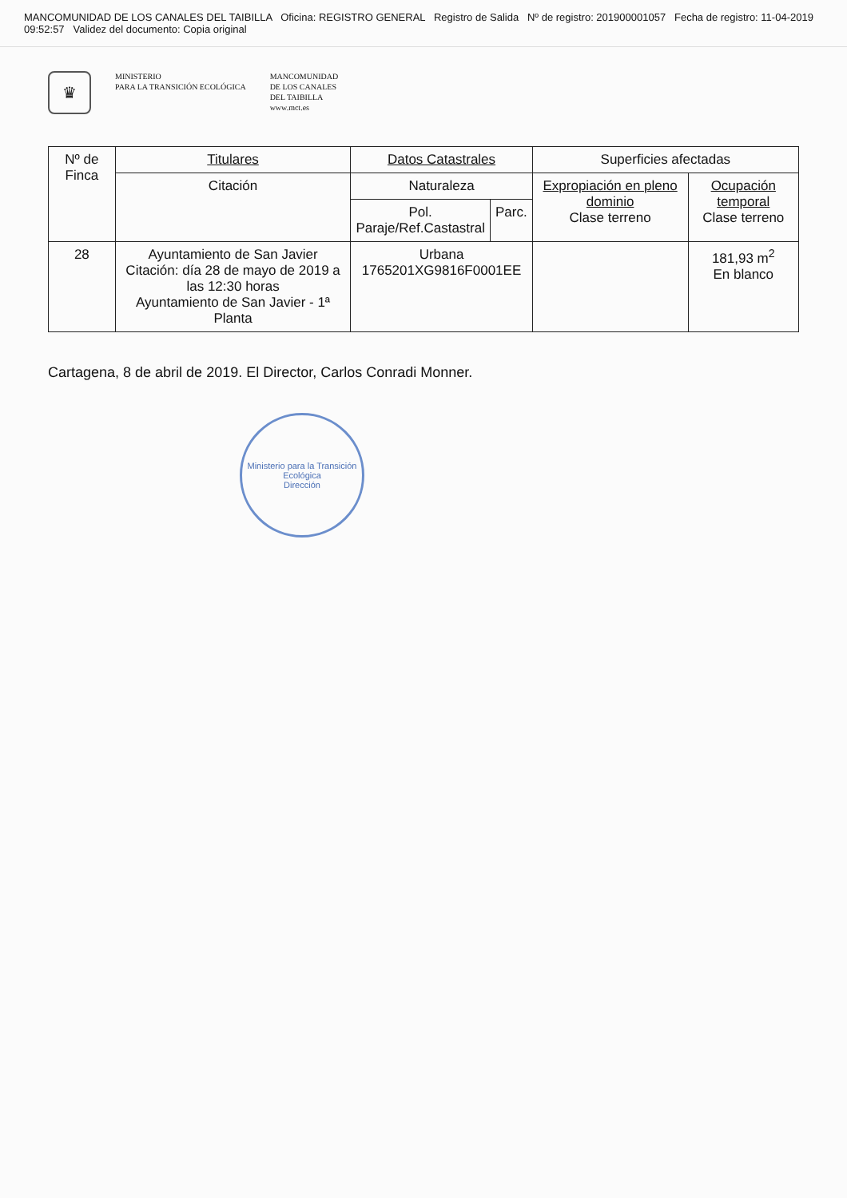MANCOMUNIDAD DE LOS CANALES DEL TAIBILLA Oficina: REGISTRO GENERAL Registro de Salida Nº de registro: 201900001057 Fecha de registro: 11-04-2019 09:52:57 Validez del documento: Copia original
♛
MINISTERIO
PARA LA TRANSICIÓN ECOLÓGICA
MANCOMUNIDAD
DE LOS CANALES
DEL TAIBILLA
www.mct.es
| Nº de Finca | Titulares | Datos Catastrales | | Superficies afectadas | |
| --- | --- | --- | --- | --- | --- |
| | Citación | Naturaleza | | Expropiación en pleno dominio Clase terreno | Ocupación temporal Clase terreno |
| | | Pol. Paraje/Ref.Castastral | Parc. | | |
| 28 | Ayuntamiento de San Javier Citación: día 28 de mayo de 2019 a las 12:30 horas Ayuntamiento de San Javier - 1ª Planta | Urbana 1765201XG9816F0001EE | | | 181,93 m<sup>2</sup> En blanco |
Cartagena, 8 de abril de 2019. El Director, Carlos Conradi Monner.
Ministerio para la Transición Ecológica
Dirección